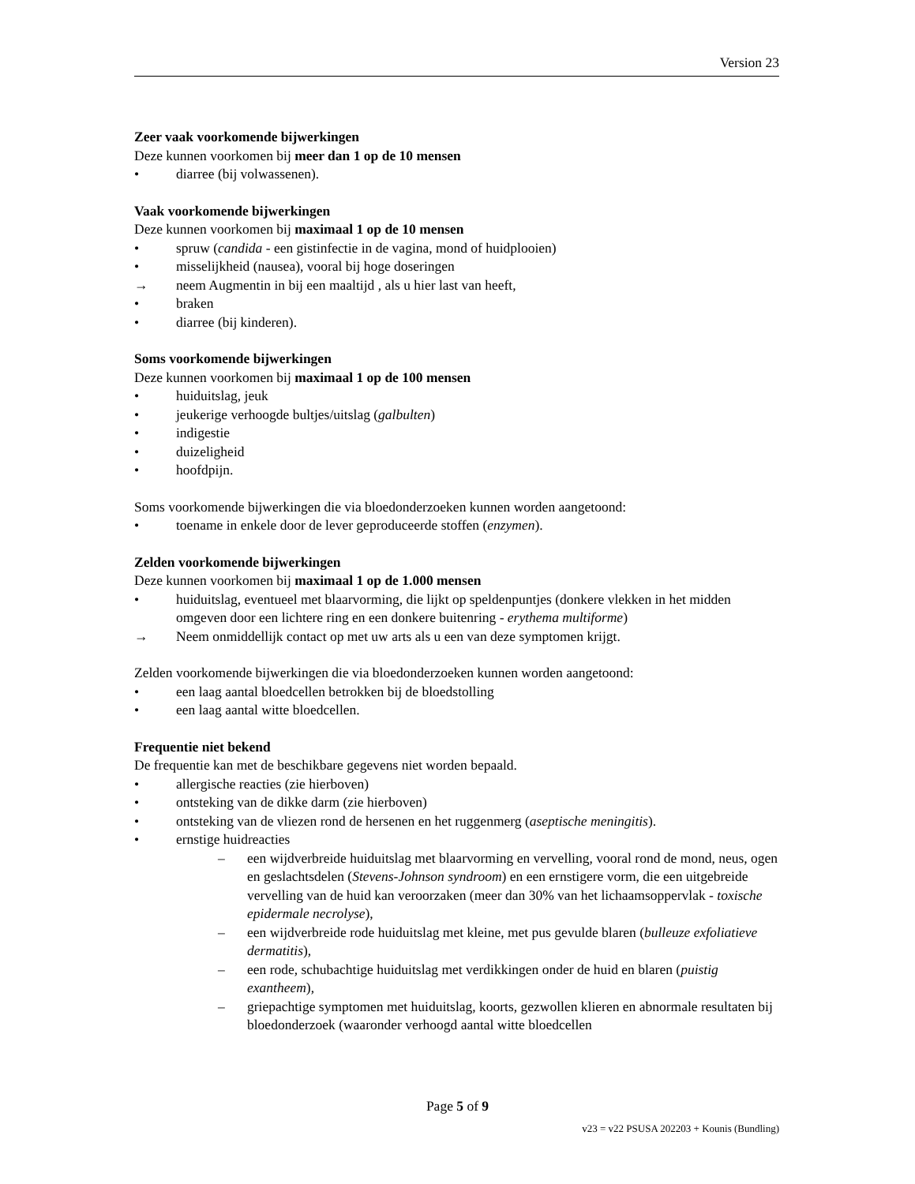Version 23
Zeer vaak voorkomende bijwerkingen
Deze kunnen voorkomen bij meer dan 1 op de 10 mensen
• diarree (bij volwassenen).
Vaak voorkomende bijwerkingen
Deze kunnen voorkomen bij maximaal 1 op de 10 mensen
• spruw (candida - een gistinfectie in de vagina, mond of huidplooien)
• misselijkheid (nausea), vooral bij hoge doseringen
→ neem Augmentin in bij een maaltijd , als u hier last van heeft,
• braken
• diarree (bij kinderen).
Soms voorkomende bijwerkingen
Deze kunnen voorkomen bij maximaal 1 op de 100 mensen
• huiduitslag, jeuk
• jeukerige verhoogde bultjes/uitslag (galbulten)
• indigestie
• duizeligheid
• hoofdpijn.
Soms voorkomende bijwerkingen die via bloedonderzoeken kunnen worden aangetoond:
• toename in enkele door de lever geproduceerde stoffen (enzymen).
Zelden voorkomende bijwerkingen
Deze kunnen voorkomen bij maximaal 1 op de 1.000 mensen
• huiduitslag, eventueel met blaarvorming, die lijkt op speldenpuntjes (donkere vlekken in het midden omgeven door een lichtere ring en een donkere buitenring - erythema multiforme)
→ Neem onmiddellijk contact op met uw arts als u een van deze symptomen krijgt.
Zelden voorkomende bijwerkingen die via bloedonderzoeken kunnen worden aangetoond:
• een laag aantal bloedcellen betrokken bij de bloedstolling
• een laag aantal witte bloedcellen.
Frequentie niet bekend
De frequentie kan met de beschikbare gegevens niet worden bepaald.
• allergische reacties (zie hierboven)
• ontsteking van de dikke darm (zie hierboven)
• ontsteking van de vliezen rond de hersenen en het ruggenmerg (aseptische meningitis).
• ernstige huidreacties
– een wijdverbreide huiduitslag met blaarvorming en vervelling, vooral rond de mond, neus, ogen en geslachtsdelen (Stevens-Johnson syndroom) en een ernstigere vorm, die een uitgebreide vervelling van de huid kan veroorzaken (meer dan 30% van het lichaamsoppervlak - toxische epidermale necrolyse),
– een wijdverbreide rode huiduitslag met kleine, met pus gevulde blaren (bulleuze exfoliatieve dermatitis),
– een rode, schubachtige huiduitslag met verdikkingen onder de huid en blaren (puistig exantheem),
– griepachtige symptomen met huiduitslag, koorts, gezwollen klieren en abnormale resultaten bij bloedonderzoek (waaronder verhoogd aantal witte bloedcellen
Page 5 of 9
v23 = v22 PSUSA 202203 + Kounis (Bundling)